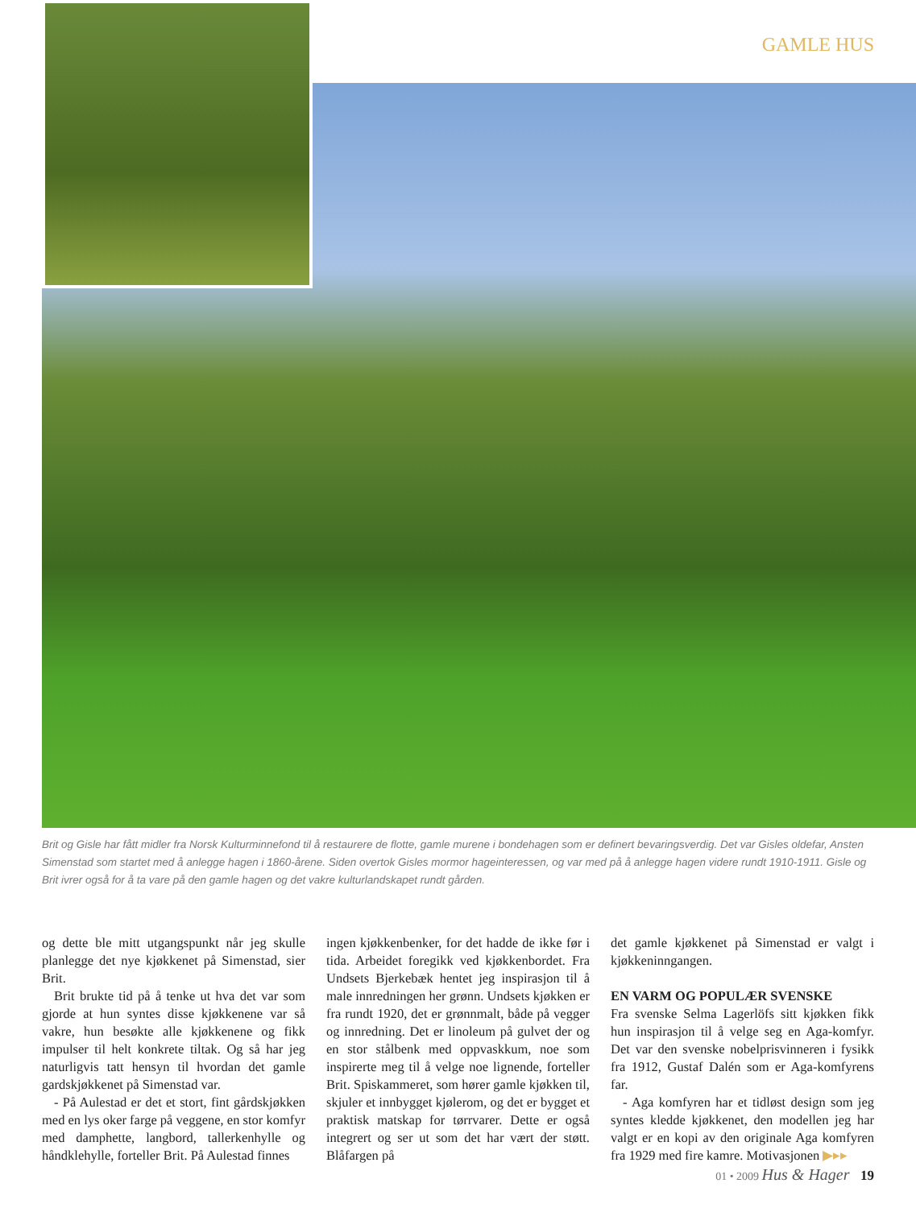GAMLE HUS
Brit og Gisle har fått midler fra Norsk Kulturminnefond til å restaurere de flotte, gamle murene i bondehagen som er definert bevaringsverdig. Det var Gisles oldefar, Ansten Simenstad som startet med å anlegge hagen i 1860-årene. Siden overtok Gisles mormor hageinteressen, og var med på å anlegge hagen videre rundt 1910-1911. Gisle og Brit ivrer også for å ta vare på den gamle hagen og det vakre kulturlandskapet rundt gården.
og dette ble mitt utgangspunkt når jeg skulle planlegge det nye kjøkkenet på Simenstad, sier Brit.
Brit brukte tid på å tenke ut hva det var som gjorde at hun syntes disse kjøkkenene var så vakre, hun besøkte alle kjøkkenene og fikk impulser til helt konkrete tiltak. Og så har jeg naturligvis tatt hensyn til hvordan det gamle gardskjøkkenet på Simenstad var.
- På Aulestad er det et stort, fint gårdskjøkken med en lys oker farge på veggene, en stor komfyr med damphette, langbord, tallerkenhylle og håndklehylle, forteller Brit. På Aulestad finnes
ingen kjøkkenbenker, for det hadde de ikke før i tida. Arbeidet foregikk ved kjøkkenbordet. Fra Undsets Bjerkebæk hentet jeg inspirasjon til å male innredningen her grønn. Undsets kjøkken er fra rundt 1920, det er grønnmalt, både på vegger og innredning. Det er linoleum på gulvet der og en stor stålbenk med oppvaskkum, noe som inspirerte meg til å velge noe lignende, forteller Brit. Spiskammeret, som hører gamle kjøkken til, skjuler et innbygget kjølerom, og det er bygget et praktisk matskap for tørrvarer. Dette er også integrert og ser ut som det har vært der støtt. Blåfargen på
det gamle kjøkkenet på Simenstad er valgt i kjøkkeninngangen.
EN VARM OG POPULÆR SVENSKE
Fra svenske Selma Lagerlöfs sitt kjøkken fikk hun inspirasjon til å velge seg en Aga-komfyr. Det var den svenske nobelprisvinneren i fysikk fra 1912, Gustaf Dalén som er Aga-komfyrens far.
- Aga komfyren har et tidløst design som jeg syntes kledde kjøkkenet, den modellen jeg har valgt er en kopi av den originale Aga komfyren fra 1929 med fire kamre. Motivasjonen ▶▸▸
01 • 2009 Hus & Hager 19